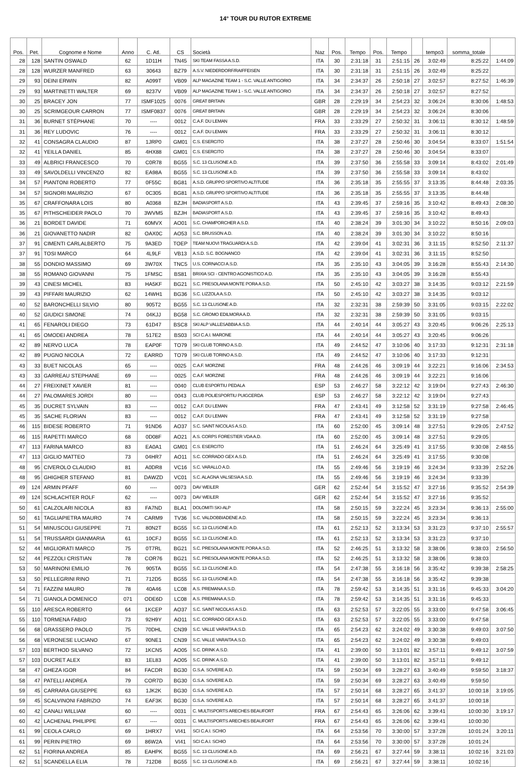14° TOUR DU RUTOR EXTREME
| Pos. | Pet. | Cognome e Nome | Anno | C. Atl. | CS | Società | Naz | Pos. | Tempo | Pos. | Tempo | | tempo3 | somma_totale | |
| --- | --- | --- | --- | --- | --- | --- | --- | --- | --- | --- | --- | --- | --- | --- | --- |
| 28 | 128 | SANTIN OSWALD | 62 | 1D11H | TN45 | SKI TEAM FASSA A.S.D. | ITA | 30 | 2:31:18 | 31 | 2:51:15 | 26 | 3:02:49 | 8:25:22 | 1:44:09 |
| 28 | 128 | WURZER MANFRED | 63 | 30643 | BZ79 | A.S.V. NIEDERDORF/RAIFFEISEN | ITA | 30 | 2:31:18 | 31 | 2:51:15 | 26 | 3:02:49 | 8:25:22 | |
| 29 | 93 | DEINI ERWIN | 82 | A099T | VB09 | ALP MAGAZINE TEAM 1 - S.C. VALLE ANTIGORIO | ITA | 34 | 2:34:37 | 26 | 2:50:18 | 27 | 3:02:57 | 8:27:52 | 1:46:39 |
| 29 | 93 | MARTINETTI WALTER | 69 | 8237V | VB09 | ALP MAGAZINE TEAM 1 - S.C. VALLE ANTIGORIO | ITA | 34 | 2:34:37 | 26 | 2:50:18 | 27 | 3:02:57 | 8:27:52 | |
| 30 | 25 | BRACEY JON | 77 | ISMF1025 | 0076 | GREAT BRITAIN | GBR | 28 | 2:29:19 | 34 | 2:54:23 | 32 | 3:06:24 | 8:30:06 | 1:48:53 |
| 30 | 25 | SCRIMGEOUR CARRON | 77 | ISMF0837 | 0076 | GREAT BRITAIN | GBR | 28 | 2:29:19 | 34 | 2:54:23 | 32 | 3:06:24 | 8:30:06 | |
| 31 | 36 | BURNET STÉPHANE | 70 | ---- | 0012 | C.A.F. DU LEMAN | FRA | 33 | 2:33:29 | 27 | 2:50:32 | 31 | 3:06:11 | 8:30:12 | 1:48:59 |
| 31 | 36 | REY LUDOVIC | 76 | ---- | 0012 | C.A.F. DU LEMAN | FRA | 33 | 2:33:29 | 27 | 2:50:32 | 31 | 3:06:11 | 8:30:12 | |
| 32 | 41 | CONSAGRA CLAUDIO | 87 | 1JRP0 | GM01 | C.S. ESERCITO | ITA | 38 | 2:37:27 | 28 | 2:50:46 | 30 | 3:04:54 | 8:33:07 | 1:51:54 |
| 32 | 41 | YEILLA DANIEL | 85 | 4HX88 | GM01 | C.S. ESERCITO | ITA | 38 | 2:37:27 | 28 | 2:50:46 | 30 | 3:04:54 | 8:33:07 | |
| 33 | 49 | ALBRICI FRANCESCO | 70 | C0R78 | BG55 | S.C. 13 CLUSONE A.D. | ITA | 39 | 2:37:50 | 36 | 2:55:58 | 33 | 3:09:14 | 8:43:02 | 2:01:49 |
| 33 | 49 | SAVOLDELLI VINCENZO | 82 | EA98A | BG55 | S.C. 13 CLUSONE A.D. | ITA | 39 | 2:37:50 | 36 | 2:55:58 | 33 | 3:09:14 | 8:43:02 | |
| 34 | 57 | PIANTONI ROBERTO | 77 | 0F55C | BG81 | A.S.D. GRUPPO SPORTIVO ALTITUDE | ITA | 36 | 2:35:18 | 35 | 2:55:55 | 37 | 3:13:35 | 8:44:48 | 2:03:35 |
| 34 | 57 | SIGNORI MAURIZIO | 67 | 0C305 | BG81 | A.S.D. GRUPPO SPORTIVO ALTITUDE | ITA | 36 | 2:35:18 | 35 | 2:55:55 | 37 | 3:13:35 | 8:44:48 | |
| 35 | 67 | CRAFFONARA LOIS | 80 | A0368 | BZJH | BADIASPORT A.S.D. | ITA | 43 | 2:39:45 | 37 | 2:59:16 | 35 | 3:10:42 | 8:49:43 | 2:08:30 |
| 35 | 67 | PITHSCHEIDER PAOLO | 70 | 3WVM5 | BZJH | BADIASPORT A.S.D. | ITA | 43 | 2:39:45 | 37 | 2:59:16 | 35 | 3:10:42 | 8:49:43 | |
| 36 | 21 | BORDET DAVIDE | 71 | 60MVX | AO01 | S.C. CHAMPORCHER A.S.D. | ITA | 40 | 2:38:24 | 39 | 3:01:30 | 34 | 3:10:22 | 8:50:16 | 2:09:03 |
| 36 | 21 | GIOVANETTO NADIR | 82 | OAX0C | AO53 | S.C. BRUSSON A.D. | ITA | 40 | 2:38:24 | 39 | 3:01:30 | 34 | 3:10:22 | 8:50:16 | |
| 37 | 91 | CIMENTI CARLALBERTO | 75 | 9A3ED | TOEP | TEAM NUOVI TRAGUARDI A.S.D. | ITA | 42 | 2:39:04 | 41 | 3:02:31 | 36 | 3:11:15 | 8:52:50 | 2:11:37 |
| 37 | 91 | TOSI MARCO | 64 | 4L9LF | VB13 | A.S.D. S.C. BOGNANCO | ITA | 42 | 2:39:04 | 41 | 3:02:31 | 36 | 3:11:15 | 8:52:50 | |
| 38 | 55 | DONDIO MASSIMO | 69 | 3W70X | TNC5 | U.S. CORNACCI A.S.D. | ITA | 35 | 2:35:10 | 43 | 3:04:05 | 39 | 3:16:28 | 8:55:43 | 2:14:30 |
| 38 | 55 | ROMANO GIOVANNI | 75 | 1FMSC | BS81 | BRIXIA SCI - CENTRO AGONISTICO A.D. | ITA | 35 | 2:35:10 | 43 | 3:04:05 | 39 | 3:16:28 | 8:55:43 | |
| 39 | 43 | CINESI MICHEL | 83 | HA5KF | BG21 | S.C. PRESOLANA MONTE PORA A.S.D. | ITA | 50 | 2:45:10 | 42 | 3:03:27 | 38 | 3:14:35 | 9:03:12 | 2:21:59 |
| 39 | 43 | PIFFARI MAURIZIO | 62 | 14WH1 | BG36 | S.C. LIZZOLA A.S.D. | ITA | 50 | 2:45:10 | 42 | 3:03:27 | 38 | 3:14:35 | 9:03:12 | |
| 40 | 52 | BARONCHELLI SILVIO | 80 | 905T2 | BG55 | S.C. 13 CLUSONE A.D. | ITA | 32 | 2:32:31 | 38 | 2:59:39 | 50 | 3:31:05 | 9:03:15 | 2:22:02 |
| 40 | 52 | GIUDICI SIMONE | 74 | 04KJJ | BG58 | S.C. GROMO EDILMORA A.D. | ITA | 32 | 2:32:31 | 38 | 2:59:39 | 50 | 3:31:05 | 9:03:15 | |
| 41 | 65 | FENAROLI DIEGO | 73 | 61D47 | BSC8 | SKI ALP VALLESABBIA A.S.D. | ITA | 44 | 2:40:14 | 44 | 3:05:27 | 43 | 3:20:45 | 9:06:26 | 2:25:13 |
| 41 | 65 | OMODEI ANDREA | 78 | 517E2 | BS03 | SCI C.A.I. MARONE | ITA | 44 | 2:40:14 | 44 | 3:05:27 | 43 | 3:20:45 | 9:06:26 | |
| 42 | 89 | NERVO LUCA | 78 | EAP0F | TO79 | SKI CLUB TORINO A.S.D. | ITA | 49 | 2:44:52 | 47 | 3:10:06 | 40 | 3:17:33 | 9:12:31 | 2:31:18 |
| 42 | 89 | PUGNO NICOLA | 72 | EARRD | TO79 | SKI CLUB TORINO A.S.D. | ITA | 49 | 2:44:52 | 47 | 3:10:06 | 40 | 3:17:33 | 9:12:31 | |
| 43 | 33 | BUET NICOLAS | 65 | ---- | 0025 | C.A.F. MORZINE | FRA | 48 | 2:44:26 | 46 | 3:09:19 | 44 | 3:22:21 | 9:16:06 | 2:34:53 |
| 43 | 33 | GARREAU STEPHANE | 69 | ---- | 0025 | C.A.F. MORZINE | FRA | 48 | 2:44:26 | 46 | 3:09:19 | 44 | 3:22:21 | 9:16:06 | |
| 44 | 27 | FREIXINET XAVIER | 81 | ---- | 0040 | CLUB ESPORTIU PEDALA | ESP | 53 | 2:46:27 | 58 | 3:22:12 | 42 | 3:19:04 | 9:27:43 | 2:46:30 |
| 44 | 27 | PALOMARES JORDI | 80 | ---- | 0043 | CLUB POLIESPORTIU PUIGCERDA | ESP | 53 | 2:46:27 | 58 | 3:22:12 | 42 | 3:19:04 | 9:27:43 | |
| 45 | 35 | DUCRET SYLVAIN | 83 | ---- | 0012 | C.A.F. DU LEMAN | FRA | 47 | 2:43:41 | 49 | 3:12:58 | 52 | 3:31:19 | 9:27:58 | 2:46:45 |
| 45 | 35 | SACHE FLORIAN | 83 | ---- | 0012 | C.A.F. DU LEMAN | FRA | 47 | 2:43:41 | 49 | 3:12:58 | 52 | 3:31:19 | 9:27:58 | |
| 46 | 115 | BIDESE ROBERTO | 71 | 91ND6 | AO37 | S.C. SAINT NICOLAS A.S.D. | ITA | 60 | 2:52:00 | 45 | 3:09:14 | 48 | 3:27:51 | 9:29:05 | 2:47:52 |
| 46 | 115 | RAPETTI MARCO | 68 | 0D08F | AO21 | A.S. CORPS FORESTIER VDA A.D. | ITA | 60 | 2:52:00 | 45 | 3:09:14 | 48 | 3:27:51 | 9:29:05 | |
| 47 | 113 | FARINA MARCO | 83 | EA0A1 | GM01 | C.S. ESERCITO | ITA | 51 | 2:46:24 | 64 | 3:25:49 | 41 | 3:17:55 | 9:30:08 | 2:48:55 |
| 47 | 113 | GIGLIO MATTEO | 73 | 04HR7 | AO11 | S.C. CORRADO GEX A.S.D. | ITA | 51 | 2:46:24 | 64 | 3:25:49 | 41 | 3:17:55 | 9:30:08 | |
| 48 | 95 | CIVEROLO CLAUDIO | 81 | A0DR8 | VC16 | S.C. VARALLO A.D. | ITA | 55 | 2:49:46 | 56 | 3:19:19 | 46 | 3:24:34 | 9:33:39 | 2:52:26 |
| 48 | 95 | GHIGHER STEFANO | 81 | DAWZD | VC01 | S.C. ALAGNA VALSESIA A.S.D. | ITA | 55 | 2:49:46 | 56 | 3:19:19 | 46 | 3:24:34 | 9:33:39 | |
| 49 | 124 | ARMIN PFAFF | 60 | ---- | 0073 | DAV WEILER | GER | 62 | 2:52:44 | 54 | 3:15:52 | 47 | 3:27:16 | 9:35:52 | 2:54:39 |
| 49 | 124 | SCHLACHTER ROLF | 62 | ---- | 0073 | DAV WEILER | GER | 62 | 2:52:44 | 54 | 3:15:52 | 47 | 3:27:16 | 9:35:52 | |
| 50 | 61 | CALZOLARI NICOLA | 83 | FA7ND | BLA1 | DOLOMITI SKI-ALP | ITA | 58 | 2:50:15 | 59 | 3:22:24 | 45 | 3:23:34 | 9:36:13 | 2:55:00 |
| 50 | 61 | TAGLIAPIETRA MAURO | 74 | CARM9 | TV36 | S.C. VALDOBBIADENE A.D. | ITA | 58 | 2:50:15 | 59 | 3:22:24 | 45 | 3:23:34 | 9:36:13 | |
| 51 | 54 | MINUSCOLI GIUSEPPE | 71 | 80N2T | BG55 | S.C. 13 CLUSONE A.D. | ITA | 61 | 2:52:13 | 52 | 3:13:34 | 53 | 3:31:23 | 9:37:10 | 2:55:57 |
| 51 | 54 | TRUSSARDI GIANMARIA | 61 | 10CFJ | BG55 | S.C. 13 CLUSONE A.D. | ITA | 61 | 2:52:13 | 52 | 3:13:34 | 53 | 3:31:23 | 9:37:10 | |
| 52 | 44 | MIGLIORATI MARCO | 75 | 0T7RL | BG21 | S.C. PRESOLANA MONTE PORA A.S.D. | ITA | 52 | 2:46:25 | 51 | 3:13:32 | 58 | 3:38:06 | 9:38:03 | 2:56:50 |
| 52 | 44 | PEZZOLI CRISTIAN | 78 | COR76 | BG21 | S.C. PRESOLANA MONTE PORA A.S.D. | ITA | 52 | 2:46:25 | 51 | 3:13:32 | 58 | 3:38:06 | 9:38:03 | |
| 53 | 50 | MARINONI EMILIO | 76 | 905TA | BG55 | S.C. 13 CLUSONE A.D. | ITA | 54 | 2:47:38 | 55 | 3:16:18 | 56 | 3:35:42 | 9:39:38 | 2:58:25 |
| 53 | 50 | PELLEGRINI RINO | 71 | 712D5 | BG55 | S.C. 13 CLUSONE A.D. | ITA | 54 | 2:47:38 | 55 | 3:16:18 | 56 | 3:35:42 | 9:39:38 | |
| 54 | 71 | FAZZINI MAURO | 78 | 40A46 | LC08 | A.S. PREMANA A.S.D. | ITA | 78 | 2:59:42 | 53 | 3:14:35 | 51 | 3:31:16 | 9:45:33 | 3:04:20 |
| 54 | 71 | GIANOLA DOMENICO | 071 | ODE6D | LC08 | A.S. PREMANA A.S.D. | ITA | 78 | 2:59:42 | 53 | 3:14:35 | 51 | 3:31:16 | 9:45:33 | |
| 55 | 110 | ARESCA ROBERTO | 64 | 1KCEP | AO37 | S.C. SAINT NICOLAS A.S.D. | ITA | 63 | 2:52:53 | 57 | 3:22:05 | 55 | 3:33:00 | 9:47:58 | 3:06:45 |
| 55 | 110 | TORMENA FABIO | 73 | 92H9Y | AO11 | S.C. CORRADO GEX A.S.D. | ITA | 63 | 2:52:53 | 57 | 3:22:05 | 55 | 3:33:00 | 9:47:58 | |
| 56 | 68 | GRASSERO PAOLO | 75 | 70DHL | CN39 | S.C. VALLE VARAITA A.S.D. | ITA | 65 | 2:54:23 | 62 | 3:24:02 | 49 | 3:30:38 | 9:49:03 | 3:07:50 |
| 56 | 68 | VERONESE LUCIANO | 67 | 90NE1 | CN39 | S.C. VALLE VARAITA A.S.D. | ITA | 65 | 2:54:23 | 62 | 3:24:02 | 49 | 3:30:38 | 9:49:03 | |
| 57 | 103 | BERTHOD SILVANO | 72 | 1KCN5 | AO05 | S.C. DRINK A.S.D. | ITA | 41 | 2:39:00 | 50 | 3:13:01 | 82 | 3:57:11 | 9:49:12 | 3:07:59 |
| 57 | 103 | DUCRET ALEX | 83 | 1EL83 | AO05 | S.C. DRINK A.S.D. | ITA | 41 | 2:39:00 | 50 | 3:13:01 | 82 | 3:57:11 | 9:49:12 | |
| 58 | 47 | GHEZA IGOR | 84 | FACDR | BG30 | G.S.A. SOVERE A.D. | ITA | 59 | 2:50:34 | 69 | 3:28:27 | 63 | 3:40:49 | 9:59:50 | 3:18:37 |
| 58 | 47 | PATELLI ANDREA | 79 | COR7D | BG30 | G.S.A. SOVERE A.D. | ITA | 59 | 2:50:34 | 69 | 3:28:27 | 63 | 3:40:49 | 9:59:50 | |
| 59 | 45 | CARRARA GIUSEPPE | 63 | 1JK2K | BG30 | G.S.A. SOVERE A.D. | ITA | 57 | 2:50:14 | 68 | 3:28:27 | 65 | 3:41:37 | 10:00:18 | 3:19:05 |
| 59 | 45 | SCALVINONI FABRIZIO | 74 | EAF3K | BG30 | G.S.A. SOVERE A.D. | ITA | 57 | 2:50:14 | 68 | 3:28:27 | 65 | 3:41:37 | 10:00:18 | |
| 60 | 42 | CANALI WILLIAM | 60 | ---- | 0031 | C. MULTISPORTS ARECHES BEAUFORT | FRA | 67 | 2:54:43 | 65 | 3:26:06 | 62 | 3:39:41 | 10:00:30 | 3:19:17 |
| 60 | 42 | LACHENAL PHILIPPE | 67 | ---- | 0031 | C. MULTISPORTS ARECHES BEAUFORT | FRA | 67 | 2:54:43 | 65 | 3:26:06 | 62 | 3:39:41 | 10:00:30 | |
| 61 | 99 | CEOLA CARLO | 69 | 1HRX7 | VI41 | SCI C.A.I. SCHIO | ITA | 64 | 2:53:56 | 70 | 3:30:00 | 57 | 3:37:28 | 10:01:24 | 3:20:11 |
| 61 | 99 | PERIN PIETRO | 69 | 86W2A | VI41 | SCI C.A.I. SCHIO | ITA | 64 | 2:53:56 | 70 | 3:30:00 | 57 | 3:37:28 | 10:01:24 | |
| 62 | 51 | FIORINA ANDREA | 85 | EAHPK | BG55 | S.C. 13 CLUSONE A.D. | ITA | 69 | 2:56:21 | 67 | 3:27:44 | 59 | 3:38:11 | 10:02:16 | 3:21:03 |
| 62 | 51 | SCANDELLA ELIA | 78 | 712D8 | BG55 | S.C. 13 CLUSONE A.D. | ITA | 69 | 2:56:21 | 67 | 3:27:44 | 59 | 3:38:11 | 10:02:16 | |